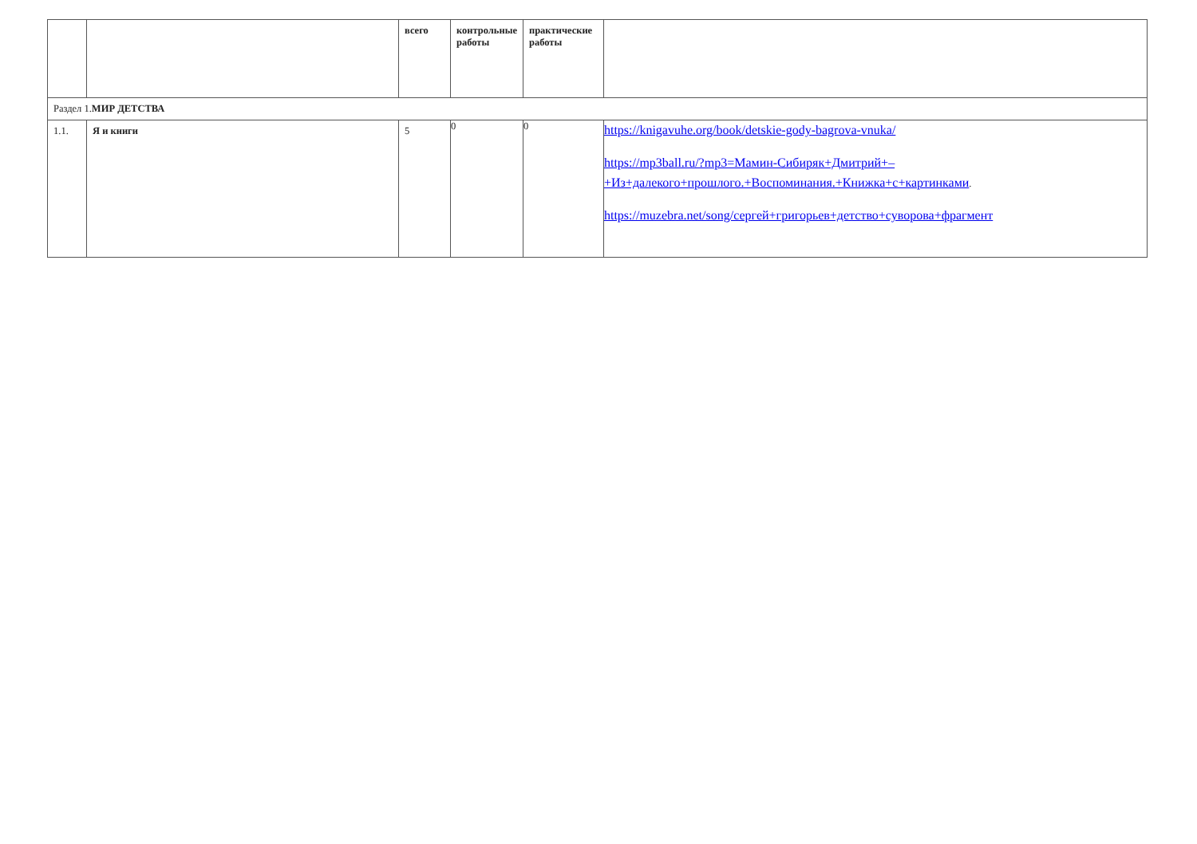| | | всего | контрольные работы | практические работы | |
| --- | --- | --- | --- | --- | --- |
| Раздел 1. МИР ДЕТСТВА | | | | | |
| 1.1. | Я и книги | 5 | 0 | 0 | https://knigavuhe.org/book/detskie-gody-bagrova-vnuka/ https://mp3ball.ru/?mp3=Мамин-Сибиряк+Дмитрий+– +Из+далекого+прошлого.+Воспоминания.+Книжка+с+картинками . https://muzebra.net/song/сергей+григорьев+детство+суворова+фрагмент |